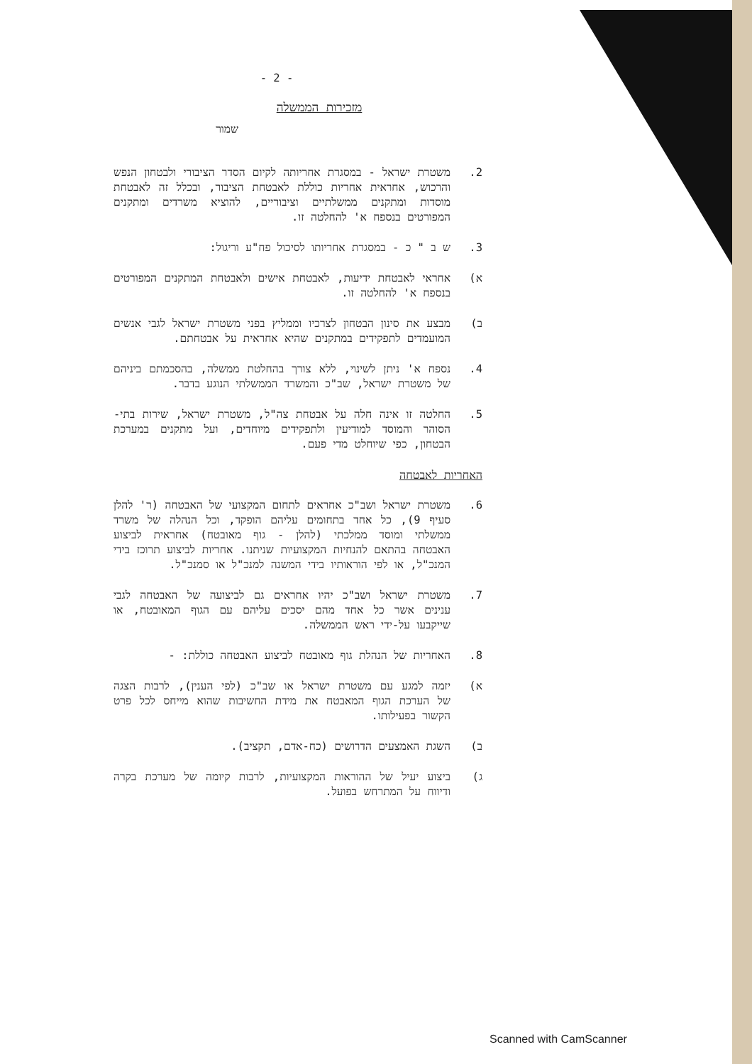- 2 -
מזכירות הממשלה
שמור
2. משטרת ישראל - במסגרת אחריותה לקיום הסדר הציבורי ולבטחון הנפש והרכוש, אחראית אחריות כוללת לאבטחת הציבור, ובכלל זה לאבטחת מוסדות ומתקנים ממשלתיים וציבוריים, להוציא משרדים ומתקנים המפורטים בנספח א' להחלטה זו.
3. ש ב " כ - במסגרת אחריותו לסיכול פח"ע וריגול:
א) אחראי לאבטחת ידיעות, לאבטחת אישים ולאבטחת המתקנים המפורטים בנספח א' להחלטה זו.
ב) מבצע את סינון הבטחון לצרכיו וממליץ בפני משטרת ישראל לגבי אנשים המועמדים לתפקידים במתקנים שהיא אחראית על אבטחתם.
4. נספח א' ניתן לשינוי, ללא צורך בהחלטת ממשלה, בהסכמתם ביניהם של משטרת ישראל, שב"כ והמשרד הממשלתי הנוגע בדבר.
5. החלטה זו אינה חלה על אבטחת צה"ל, משטרת ישראל, שירות בתי-הסוהר והמוסד למודיעין ולתפקידים מיוחדים, ועל מתקנים במערכת הבטחון, כפי שיוחלט מדי פעם.
האחריות לאבטחה
6. משטרת ישראל ושב"כ אחראים לתחום המקצועי של האבטחה (ר' להלן סעיף 9), כל אחד בתחומים עליהם הופקד, וכל הנהלה של משרד ממשלתי ומוסד ממלכתי (להלן - גוף מאובטח) אחראית לביצוע האבטחה בהתאם להנחיות המקצועיות שניתנו. אחריות לביצוע תרוכז בידי המנכ"ל, או לפי הוראותיו בידי המשנה למנכ"ל או סמנכ"ל.
7. משטרת ישראל ושב"כ יהיו אחראים גם לביצועה של האבטחה לגבי ענינים אשר כל אחד מהם יסכים עליהם עם הגוף המאובטח, או שייקבעו על-ידי ראש הממשלה.
8. האחריות של הנהלת גוף מאובטח לביצוע האבטחה כוללת: -
א) יזמה למגע עם משטרת ישראל או שב"כ (לפי הענין), לרבות הצגה של הערכת הגוף המאבטח את מידת החשיבות שהוא מייחס לכל פרט הקשור בפעילותו.
ב) השגת האמצעים הדרושים (כח-אדם, תקציב).
ג) ביצוע יעיל של ההוראות המקצועיות, לרבות קיומה של מערכת בקרה ודיווח על המתרחש בפועל.
Scanned with CamScanner